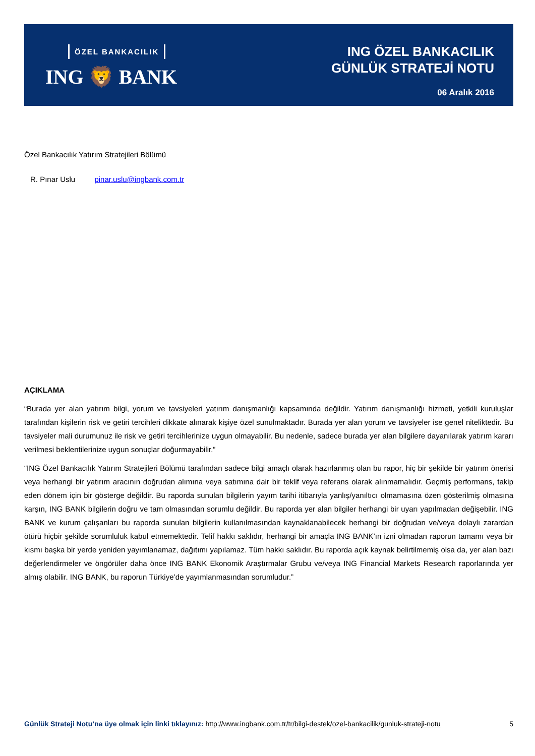ÖZEL BANKACILIK
ING 🦁 BANK
ING ÖZEL BANKACILIK
GÜNLÜK STRATEJİ NOTU
06 Aralık 2016
Özel Bankacılık Yatırım Stratejileri Bölümü
R. Pınar Uslu pinar.uslu@ingbank.com.tr
AÇIKLAMA
“Burada yer alan yatırım bilgi, yorum ve tavsiyeleri yatırım danışmanlığı kapsamında değildir. Yatırım danışmanlığı hizmeti, yetkili kuruluşlar tarafından kişilerin risk ve getiri tercihleri dikkate alınarak kişiye özel sunulmaktadır. Burada yer alan yorum ve tavsiyeler ise genel niteliktedir. Bu tavsiyeler mali durumunuz ile risk ve getiri tercihlerinize uygun olmayabilir. Bu nedenle, sadece burada yer alan bilgilere dayanılarak yatırım kararı verilmesi beklentilerinize uygun sonuçlar doğurmayabilir.”
“ING Özel Bankacılık Yatırım Stratejileri Bölümü tarafından sadece bilgi amaçlı olarak hazırlanmış olan bu rapor, hiç bir şekilde bir yatırım önerisi veya herhangi bir yatırım aracının doğrudan alımına veya satımına dair bir teklif veya referans olarak alınmamalıdır. Geçmiş performans, takip eden dönem için bir gösterge değildir. Bu raporda sunulan bilgilerin yayım tarihi itibarıyla yanlış/yanıltıcı olmamasına özen gösterilmiş olmasına karşın, ING BANK bilgilerin doğru ve tam olmasından sorumlu değildir. Bu raporda yer alan bilgiler herhangi bir uyarı yapılmadan değişebilir. ING BANK ve kurum çalışanları bu raporda sunulan bilgilerin kullanılmasından kaynaklanabilecek herhangi bir doğrudan ve/veya dolaylı zarardan ötürü hiçbir şekilde sorumluluk kabul etmemektedir. Telif hakkı saklıdır, herhangi bir amaçla ING BANK’ın izni olmadan raporun tamamı veya bir kısmı başka bir yerde yeniden yayımlanamaz, dağıtımı yapılamaz. Tüm hakkı saklıdır. Bu raporda açık kaynak belirtilmemiş olsa da, yer alan bazı değerlendirmeler ve öngörüler daha önce ING BANK Ekonomik Araştırmalar Grubu ve/veya ING Financial Markets Research raporlarında yer almış olabilir. ING BANK, bu raporun Türkiye’de yayımlanmasından sorumludur.”
Günlük Strateji Notu’na üye olmak için linki tıklayınız: http://www.ingbank.com.tr/tr/bilgi-destek/ozel-bankacilik/gunluk-strateji-notu 5